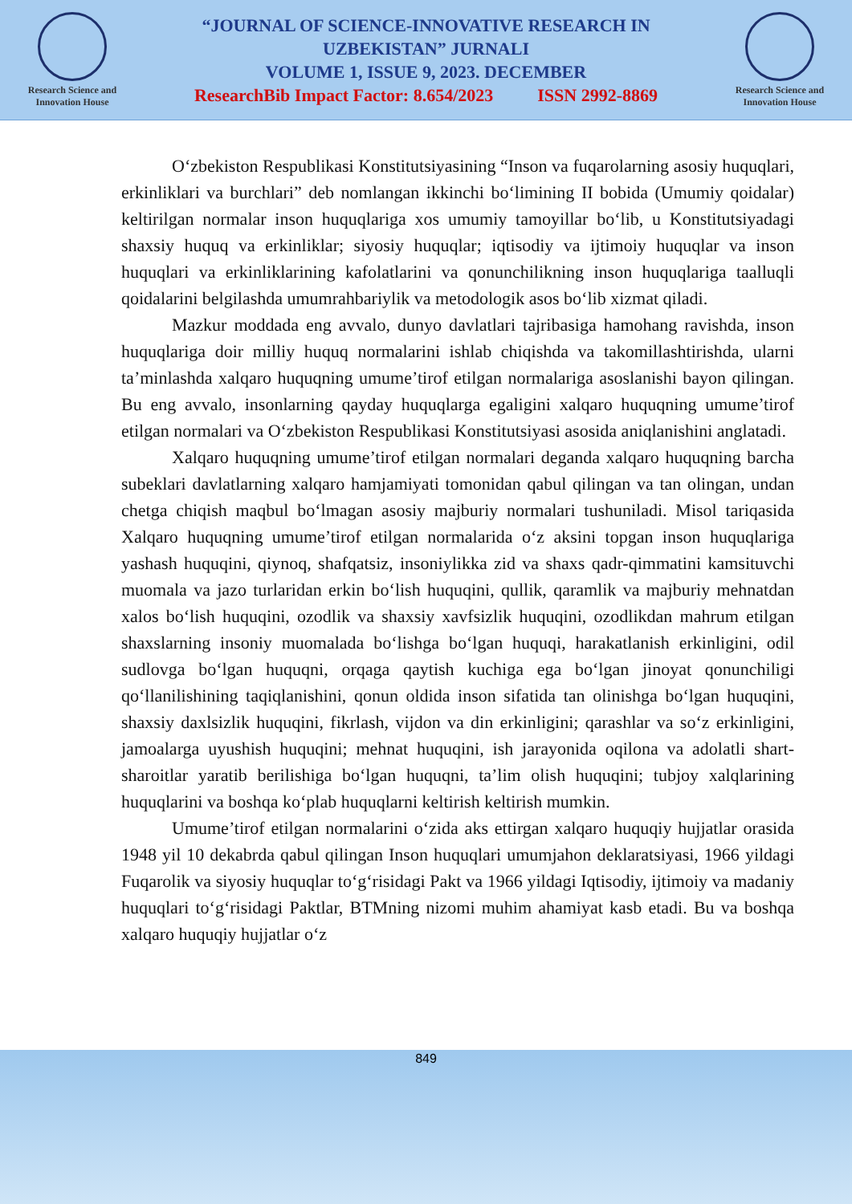Research Science and Innovation House
“JOURNAL OF SCIENCE-INNOVATIVE RESEARCH IN
UZBEKISTAN” JURNALI
VOLUME 1, ISSUE 9, 2023. DECEMBER
ResearchBib Impact Factor: 8.654/2023 ISSN 2992-8869
Research Science and Innovation House
O‘zbekiston Respublikasi Konstitutsiyasining “Inson va fuqarolarning asosiy huquqlari, erkinliklari va burchlari” deb nomlangan ikkinchi bo‘limining II bobida (Umumiy qoidalar) keltirilgan normalar inson huquqlariga xos umumiy tamoyillar bo‘lib, u Konstitutsiyadagi shaxsiy huquq va erkinliklar; siyosiy huquqlar; iqtisodiy va ijtimoiy huquqlar va inson huquqlari va erkinliklarining kafolatlarini va qonunchilikning inson huquqlariga taalluqli qoidalarini belgilashda umumrahbariylik va metodologik asos bo‘lib xizmat qiladi.
Mazkur moddada eng avvalo, dunyo davlatlari tajribasiga hamohang ravishda, inson huquqlariga doir milliy huquq normalarini ishlab chiqishda va takomillashtirishda, ularni ta’minlashda xalqaro huquqning umume’tirof etilgan normalariga asoslanishi bayon qilingan. Bu eng avvalo, insonlarning qayday huquqlarga egaligini xalqaro huquqning umume’tirof etilgan normalari va O‘zbekiston Respublikasi Konstitutsiyasi asosida aniqlanishini anglatadi.
Xalqaro huquqning umume’tirof etilgan normalari deganda xalqaro huquqning barcha subeklari davlatlarning xalqaro hamjamiyati tomonidan qabul qilingan va tan olingan, undan chetga chiqish maqbul bo‘lmagan asosiy majburiy normalari tushuniladi. Misol tariqasida Xalqaro huquqning umume’tirof etilgan normalarida o‘z aksini topgan inson huquqlariga yashash huquqini, qiynoq, shafqatsiz, insoniylikka zid va shaxs qadr-qimmatini kamsituvchi muomala va jazo turlaridan erkin bo‘lish huquqini, qullik, qaramlik va majburiy mehnatdan xalos bo‘lish huquqini, ozodlik va shaxsiy xavfsizlik huquqini, ozodlikdan mahrum etilgan shaxslarning insoniy muomalada bo‘lishga bo‘lgan huquqi, harakatlanish erkinligini, odil sudlovga bo‘lgan huquqni, orqaga qaytish kuchiga ega bo‘lgan jinoyat qonunchiligi qo‘llanilishining taqiqlanishini, qonun oldida inson sifatida tan olinishga bo‘lgan huquqini, shaxsiy daxlsizlik huquqini, fikrlash, vijdon va din erkinligini; qarashlar va so‘z erkinligini, jamoalarga uyushish huquqini; mehnat huquqini, ish jarayonida oqilona va adolatli shart-sharoitlar yaratib berilishiga bo‘lgan huquqni, ta’lim olish huquqini; tubjoy xalqlarining huquqlarini va boshqa ko‘plab huquqlarni keltirish keltirish mumkin.
Umume’tirof etilgan normalarini o‘zida aks ettirgan xalqaro huquqiy hujjatlar orasida 1948 yil 10 dekabrda qabul qilingan Inson huquqlari umumjahon deklaratsiyasi, 1966 yildagi Fuqarolik va siyosiy huquqlar to‘g‘risidagi Pakt va 1966 yildagi Iqtisodiy, ijtimoiy va madaniy huquqlari to‘g‘risidagi Paktlar, BTMning nizomi muhim ahamiyat kasb etadi. Bu va boshqa xalqaro huquqiy hujjatlar o‘z
849